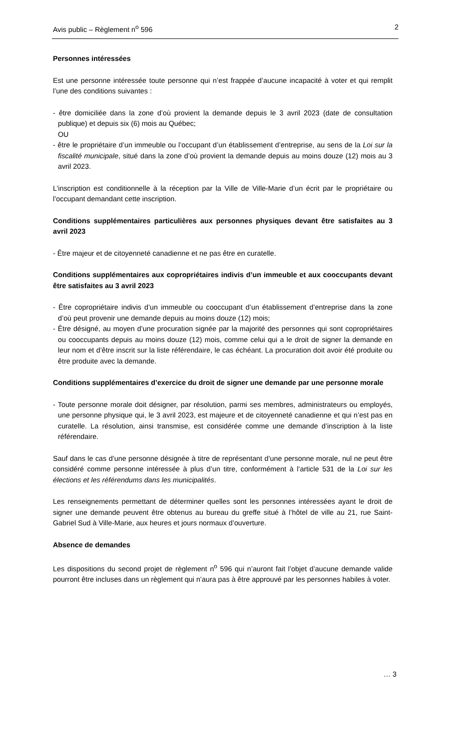Avis public – Règlement n<sup>o</sup> 596 2
Personnes intéressées
Est une personne intéressée toute personne qui n’est frappée d’aucune incapacité à voter et qui remplit l’une des conditions suivantes :
- être domiciliée dans la zone d’où provient la demande depuis le 3 avril 2023 (date de consultation publique) et depuis six (6) mois au Québec;
OU
- être le propriétaire d’un immeuble ou l’occupant d’un établissement d’entreprise, au sens de la Loi sur la fiscalité municipale, situé dans la zone d’où provient la demande depuis au moins douze (12) mois au 3 avril 2023.
L’inscription est conditionnelle à la réception par la Ville de Ville-Marie d’un écrit par le propriétaire ou l’occupant demandant cette inscription.
Conditions supplémentaires particulières aux personnes physiques devant être satisfaites au 3 avril 2023
- Être majeur et de citoyenneté canadienne et ne pas être en curatelle.
Conditions supplémentaires aux copropriétaires indivis d’un immeuble et aux cooccupants devant être satisfaites au 3 avril 2023
- Être copropriétaire indivis d’un immeuble ou cooccupant d’un établissement d’entreprise dans la zone d’où peut provenir une demande depuis au moins douze (12) mois;
- Être désigné, au moyen d’une procuration signée par la majorité des personnes qui sont copropriétaires ou cooccupants depuis au moins douze (12) mois, comme celui qui a le droit de signer la demande en leur nom et d’être inscrit sur la liste référendaire, le cas échéant. La procuration doit avoir été produite ou être produite avec la demande.
Conditions supplémentaires d’exercice du droit de signer une demande par une personne morale
- Toute personne morale doit désigner, par résolution, parmi ses membres, administrateurs ou employés, une personne physique qui, le 3 avril 2023, est majeure et de citoyenneté canadienne et qui n’est pas en curatelle. La résolution, ainsi transmise, est considérée comme une demande d’inscription à la liste référendaire.
Sauf dans le cas d’une personne désignée à titre de représentant d’une personne morale, nul ne peut être considéré comme personne intéressée à plus d’un titre, conformément à l’article 531 de la Loi sur les élections et les référendums dans les municipalités.
Les renseignements permettant de déterminer quelles sont les personnes intéressées ayant le droit de signer une demande peuvent être obtenus au bureau du greffe situé à l’hôtel de ville au 21, rue Saint-Gabriel Sud à Ville-Marie, aux heures et jours normaux d’ouverture.
Absence de demandes
Les dispositions du second projet de règlement n<sup>o</sup> 596 qui n’auront fait l’objet d’aucune demande valide pourront être incluses dans un règlement qui n’aura pas à être approuvé par les personnes habiles à voter.
… 3